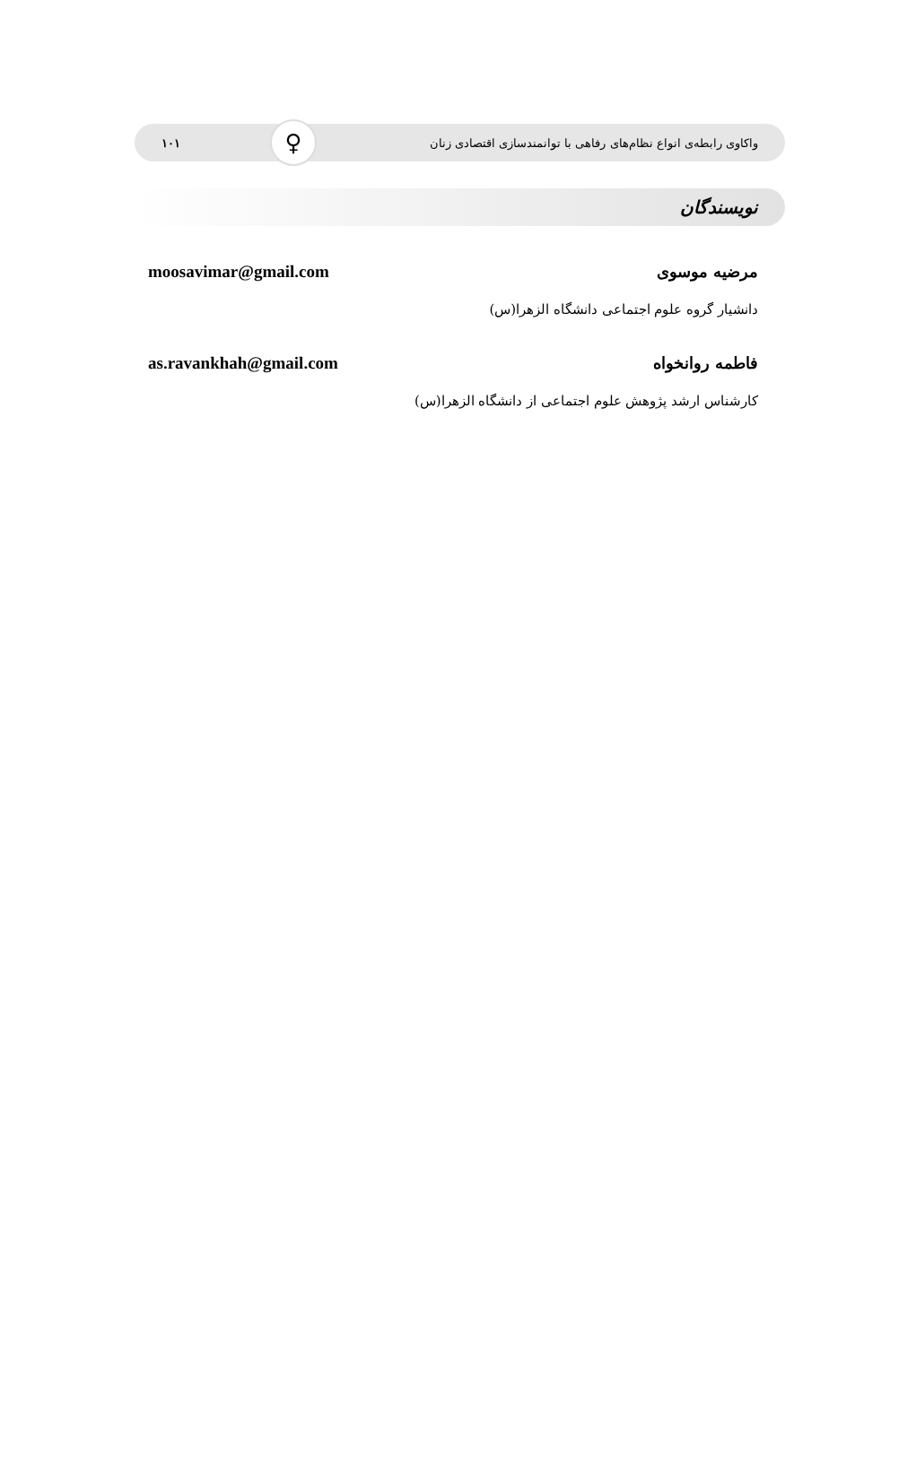واکاوی رابطه‌ی انواع نظام‌های رفاهی با توانمندسازی اقتصادی زنان ♀ ۱۰۱
نویسندگان
مرضیه موسوی moosavimar@gmail.com
دانشیار گروه علوم اجتماعی دانشگاه الزهرا(س)
فاطمه روانخواه as.ravankhah@gmail.com
کارشناس ارشد پژوهش علوم اجتماعی از دانشگاه الزهرا(س)